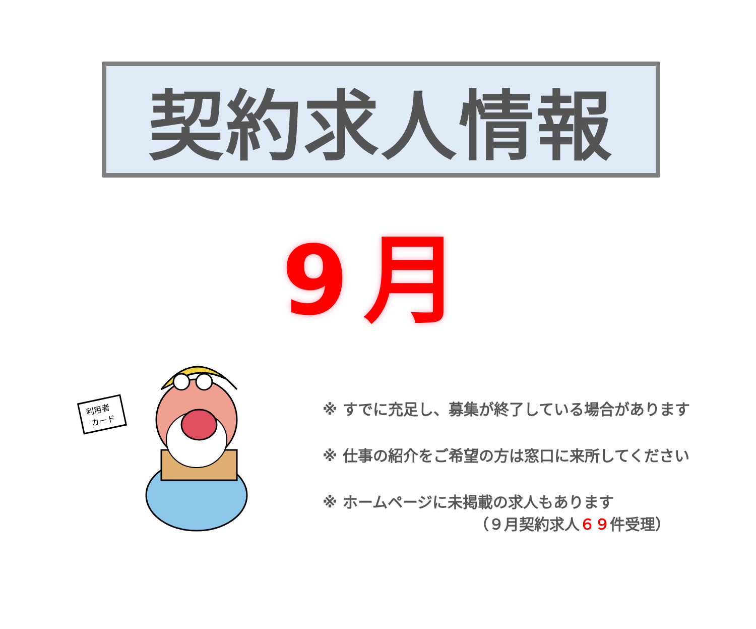契約求人情報
9月
利用者
カード
※ すでに充足し、募集が終了している場合があります
※ 仕事の紹介をご希望の方は窓口に来所してください
※ ホームページに未掲載の求人もあります
（９月契約求人６９件受理）